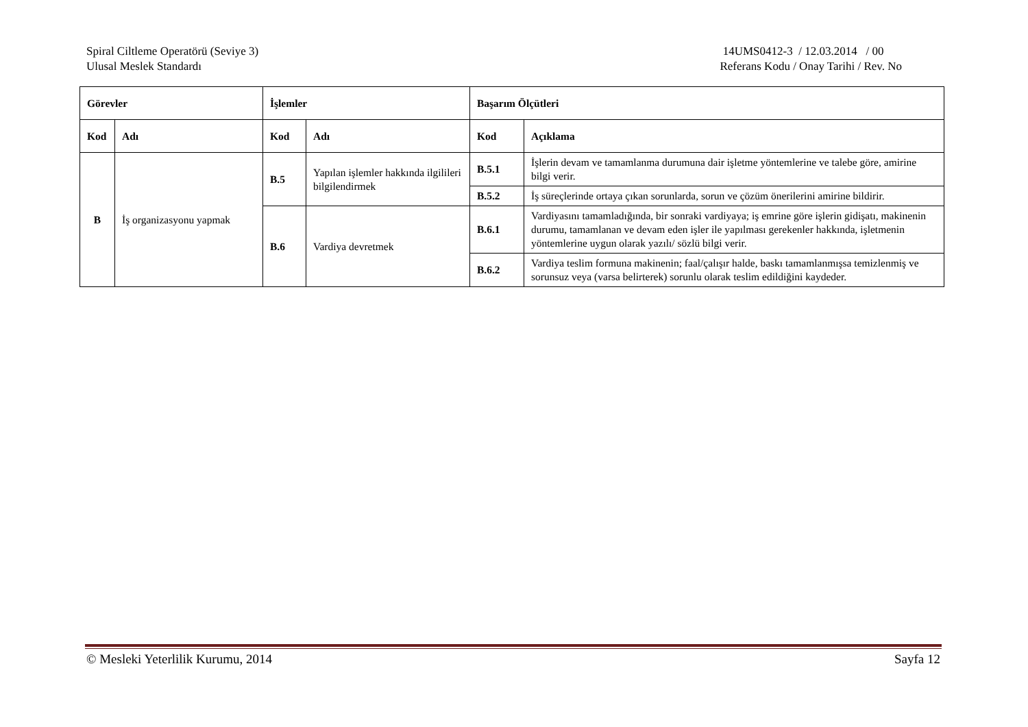Spiral Ciltleme Operatörü (Seviye 3)
Ulusal Meslek Standardı
14UMS0412-3 / 12.03.2014 / 00
Referans Kodu / Onay Tarihi / Rev. No
| Görevler | | İşlemler | | Başarım Ölçütleri | |
| --- | --- | --- | --- | --- | --- |
| Kod | Adı | Kod | Adı | Kod | Açıklama |
| B | İş organizasyonu yapmak | B.5 | Yapılan işlemler hakkında ilgilileri bilgilendirmek | B.5.1 | İşlerin devam ve tamamlanma durumuna dair işletme yöntemlerine ve talebe göre, amirine bilgi verir. |
| | | | | B.5.2 | İş süreçlerinde ortaya çıkan sorunlarda, sorun ve çözüm önerilerini amirine bildirir. |
| | | B.6 | Vardiya devretmek | B.6.1 | Vardiyasını tamamladığında, bir sonraki vardiyaya; iş emrine göre işlerin gidişatı, makinenin durumu, tamamlanan ve devam eden işler ile yapılması gerekenler hakkında, işletmenin yöntemlerine uygun olarak yazılı/ sözlü bilgi verir. |
| | | | | B.6.2 | Vardiya teslim formuna makinenin; faal/çalışır halde, baskı tamamlanmışsa temizlenmiş ve sorunsuz veya (varsa belirterek) sorunlu olarak teslim edildiğini kaydeder. |
© Mesleki Yeterlilik Kurumu, 2014 Sayfa 12